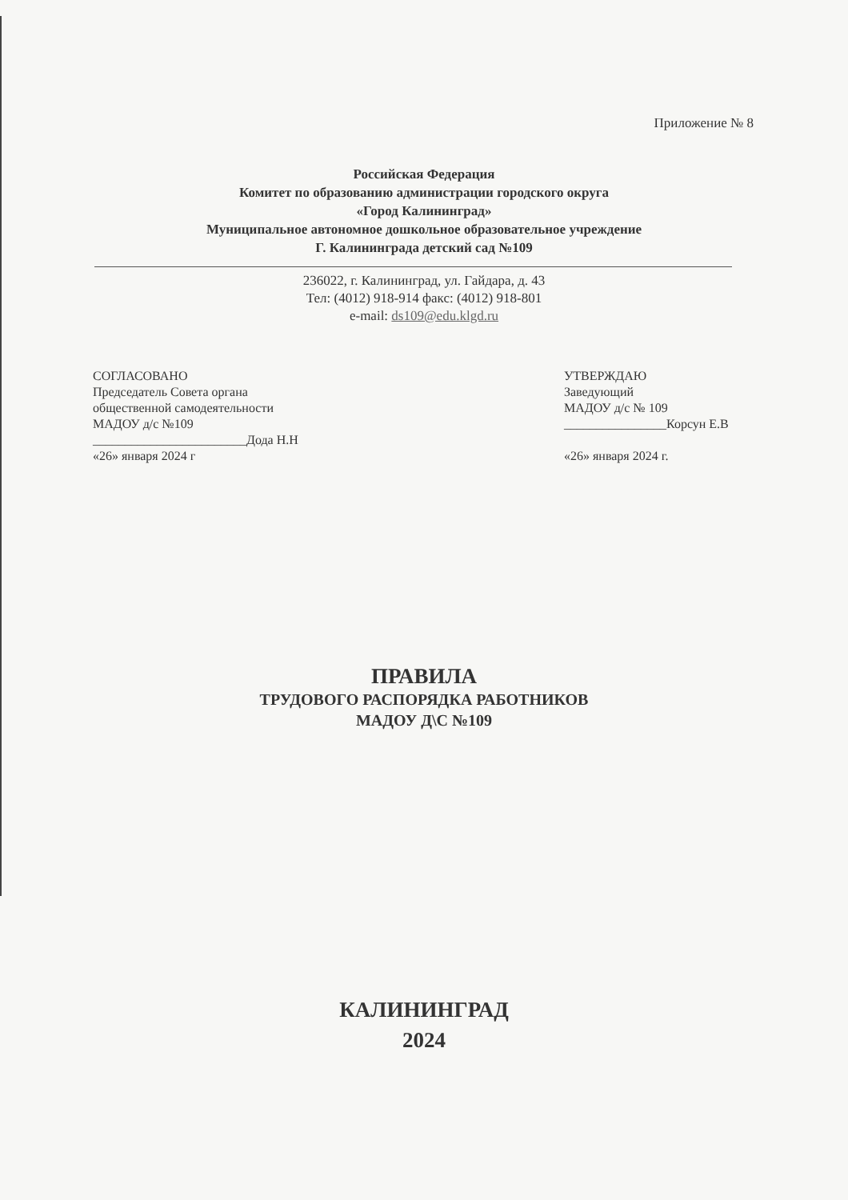Приложение № 8
Российская Федерация
Комитет по образованию администрации городского округа
«Город Калининград»
Муниципальное автономное дошкольное образовательное учреждение
Г. Калининграда детский сад №109
236022, г. Калининград, ул. Гайдара, д. 43
Тел: (4012) 918-914 факс: (4012) 918-801
e-mail: ds109@edu.klgd.ru
СОГЛАСОВАНО
Председатель Совета органа
общественной самодеятельности
МАДОУ д/с №109
________________________Дода Н.Н
«26» января 2024 г
УТВЕРЖДАЮ
Заведующий
МАДОУ д/с № 109
________________Корсун Е.В
«26» января 2024 г.
ПРАВИЛА
ТРУДОВОГО РАСПОРЯДКА РАБОТНИКОВ
МАДОУ Д\С №109
КАЛИНИНГРАД
2024